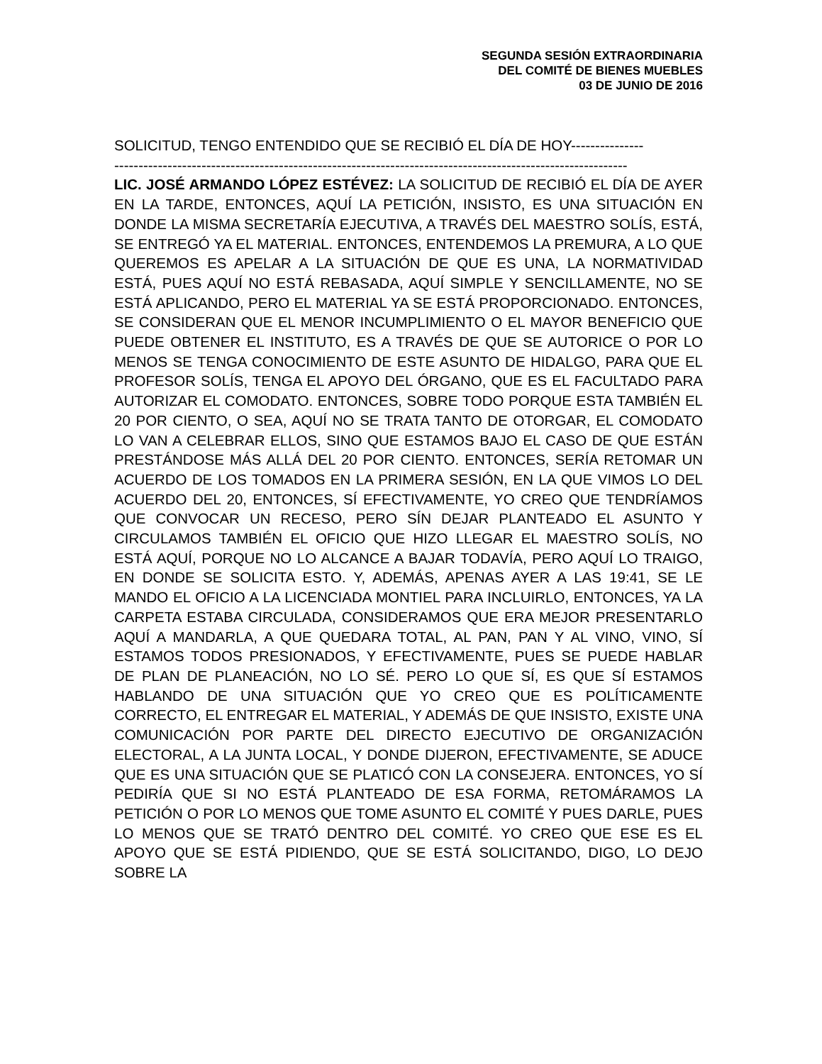SEGUNDA SESIÓN EXTRAORDINARIA
DEL COMITÉ DE BIENES MUEBLES
03 DE JUNIO DE 2016
SOLICITUD, TENGO ENTENDIDO QUE SE RECIBIÓ EL DÍA DE HOY---------------
----------------------------------------------------------------------------------------------------------
LIC. JOSÉ ARMANDO LÓPEZ ESTÉVEZ: LA SOLICITUD DE RECIBIÓ EL DÍA DE AYER EN LA TARDE, ENTONCES, AQUÍ LA PETICIÓN, INSISTO, ES UNA SITUACIÓN EN DONDE LA MISMA SECRETARÍA EJECUTIVA, A TRAVÉS DEL MAESTRO SOLÍS, ESTÁ, SE ENTREGÓ YA EL MATERIAL. ENTONCES, ENTENDEMOS LA PREMURA, A LO QUE QUEREMOS ES APELAR A LA SITUACIÓN DE QUE ES UNA, LA NORMATIVIDAD ESTÁ, PUES AQUÍ NO ESTÁ REBASADA, AQUÍ SIMPLE Y SENCILLAMENTE, NO SE ESTÁ APLICANDO, PERO EL MATERIAL YA SE ESTÁ PROPORCIONADO. ENTONCES, SE CONSIDERAN QUE EL MENOR INCUMPLIMIENTO O EL MAYOR BENEFICIO QUE PUEDE OBTENER EL INSTITUTO, ES A TRAVÉS DE QUE SE AUTORICE O POR LO MENOS SE TENGA CONOCIMIENTO DE ESTE ASUNTO DE HIDALGO, PARA QUE EL PROFESOR SOLÍS, TENGA EL APOYO DEL ÓRGANO, QUE ES EL FACULTADO PARA AUTORIZAR EL COMODATO. ENTONCES, SOBRE TODO PORQUE ESTA TAMBIÉN EL 20 POR CIENTO, O SEA, AQUÍ NO SE TRATA TANTO DE OTORGAR, EL COMODATO LO VAN A CELEBRAR ELLOS, SINO QUE ESTAMOS BAJO EL CASO DE QUE ESTÁN PRESTÁNDOSE MÁS ALLÁ DEL 20 POR CIENTO. ENTONCES, SERÍA RETOMAR UN ACUERDO DE LOS TOMADOS EN LA PRIMERA SESIÓN, EN LA QUE VIMOS LO DEL ACUERDO DEL 20, ENTONCES, SÍ EFECTIVAMENTE, YO CREO QUE TENDRÍAMOS QUE CONVOCAR UN RECESO, PERO SÍN DEJAR PLANTEADO EL ASUNTO Y CIRCULAMOS TAMBIÉN EL OFICIO QUE HIZO LLEGAR EL MAESTRO SOLÍS, NO ESTÁ AQUÍ, PORQUE NO LO ALCANCE A BAJAR TODAVÍA, PERO AQUÍ LO TRAIGO, EN DONDE SE SOLICITA ESTO. Y, ADEMÁS, APENAS AYER A LAS 19:41, SE LE MANDO EL OFICIO A LA LICENCIADA MONTIEL PARA INCLUIRLO, ENTONCES, YA LA CARPETA ESTABA CIRCULADA, CONSIDERAMOS QUE ERA MEJOR PRESENTARLO AQUÍ A MANDARLA, A QUE QUEDARA TOTAL, AL PAN, PAN Y AL VINO, VINO, SÍ ESTAMOS TODOS PRESIONADOS, Y EFECTIVAMENTE, PUES SE PUEDE HABLAR DE PLAN DE PLANEACIÓN, NO LO SÉ. PERO LO QUE SÍ, ES QUE SÍ ESTAMOS HABLANDO DE UNA SITUACIÓN QUE YO CREO QUE ES POLÍTICAMENTE CORRECTO, EL ENTREGAR EL MATERIAL, Y ADEMÁS DE QUE INSISTO, EXISTE UNA COMUNICACIÓN POR PARTE DEL DIRECTO EJECUTIVO DE ORGANIZACIÓN ELECTORAL, A LA JUNTA LOCAL, Y DONDE DIJERON, EFECTIVAMENTE, SE ADUCE QUE ES UNA SITUACIÓN QUE SE PLATICÓ CON LA CONSEJERA. ENTONCES, YO SÍ PEDIRÍA QUE SI NO ESTÁ PLANTEADO DE ESA FORMA, RETOMÁRAMOS LA PETICIÓN O POR LO MENOS QUE TOME ASUNTO EL COMITÉ Y PUES DARLE, PUES LO MENOS QUE SE TRATÓ DENTRO DEL COMITÉ. YO CREO QUE ESE ES EL APOYO QUE SE ESTÁ PIDIENDO, QUE SE ESTÁ SOLICITANDO, DIGO, LO DEJO SOBRE LA